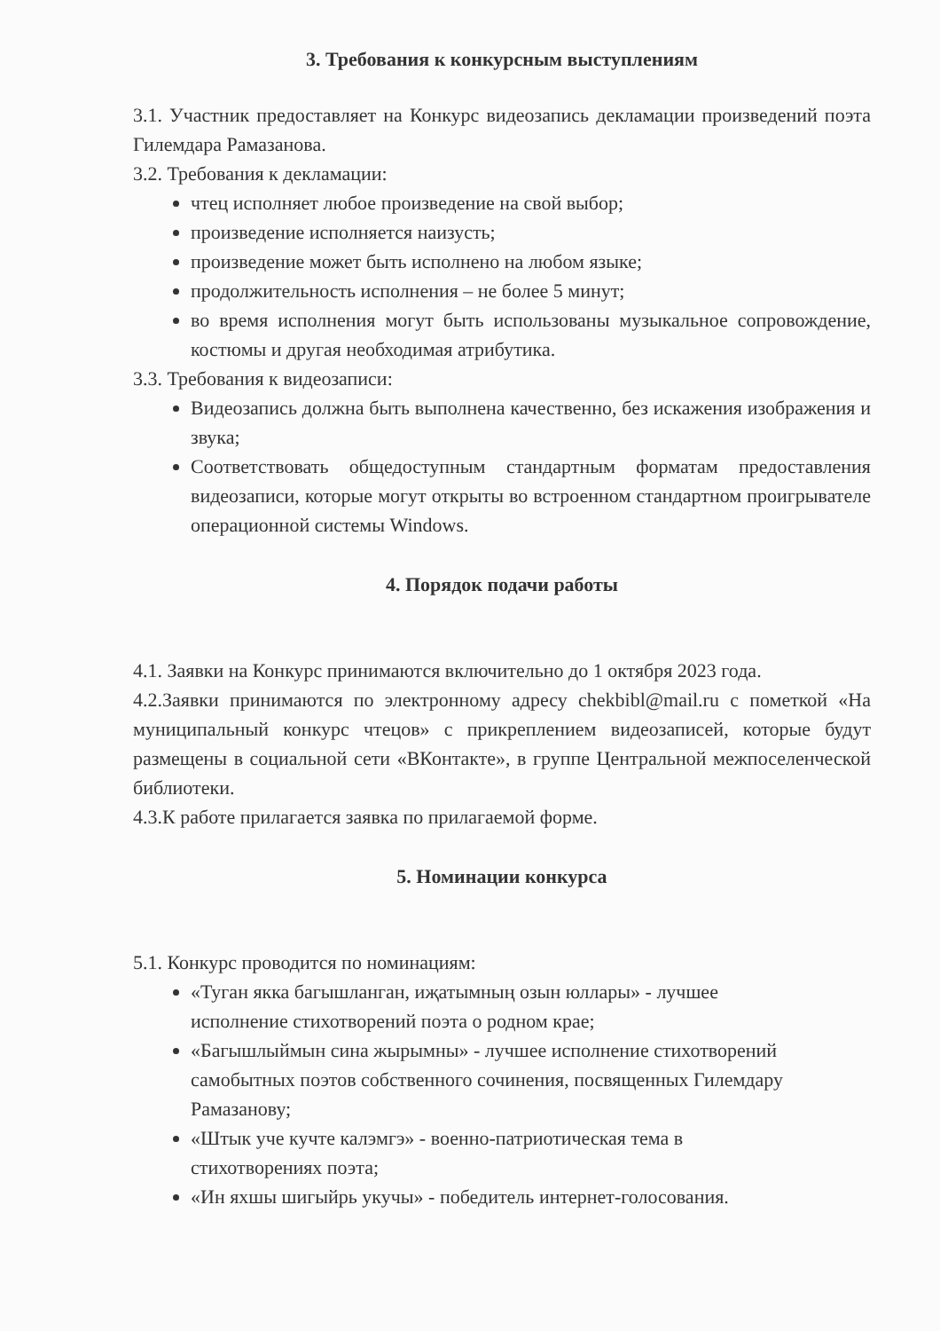3. Требования к конкурсным выступлениям
3.1. Участник предоставляет на Конкурс видеозапись декламации произведений поэта Гилемдара Рамазанова.
3.2. Требования к декламации:
чтец исполняет любое произведение на свой выбор;
произведение исполняется наизусть;
произведение может быть исполнено на любом языке;
продолжительность исполнения – не более 5 минут;
во время исполнения могут быть использованы музыкальное сопровождение, костюмы и другая необходимая атрибутика.
3.3. Требования к видеозаписи:
Видеозапись должна быть выполнена качественно, без искажения изображения и звука;
Соответствовать общедоступным стандартным форматам предоставления видеозаписи, которые могут открыты во встроенном стандартном проигрывателе операционной системы Windows.
4. Порядок подачи работы
4.1. Заявки на Конкурс принимаются включительно до 1 октября 2023 года.
4.2.Заявки принимаются по электронному адресу chekbibl@mail.ru с пометкой «На муниципальный конкурс чтецов» с прикреплением видеозаписей, которые будут размещены в социальной сети «ВКонтакте», в группе Центральной межпоселенческой библиотеки.
4.3.К работе прилагается заявка по прилагаемой форме.
5. Номинации конкурса
5.1. Конкурс проводится по номинациям:
«Туган якка багышланган, иҗатымның озын юллары» - лучшее исполнение стихотворений поэта о родном крае;
«Багышлыймын сина жырымны» - лучшее исполнение стихотворений самобытных поэтов собственного сочинения, посвященных Гилемдару Рамазанову;
«Штык уче кучте калэмгэ» - военно-патриотическая тема в стихотворениях поэта;
«Ин яхшы шигыйрь укучы» - победитель интернет-голосования.